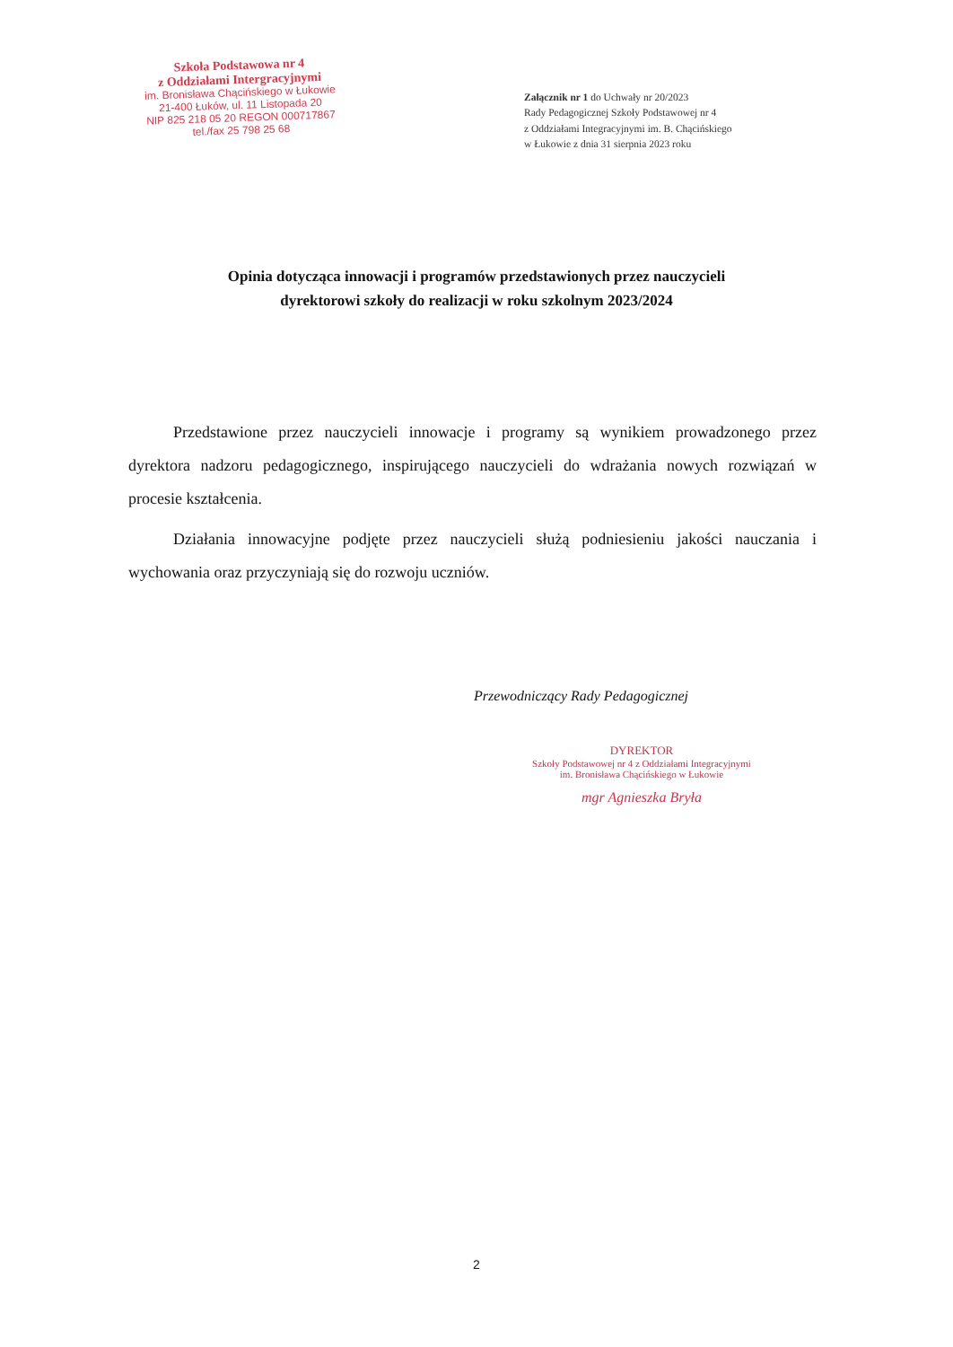Szkoła Podstawowa nr 4
z Oddziałami Intergracyjnymi
im. Bronisława Chącińskiego w Łukowie
21-400 Łuków, ul. 11 Listopada 20
NIP 825 218 05 20 REGON 000717867
tel./fax 25 798 25 68
Załącznik nr 1 do Uchwały nr 20/2023
Rady Pedagogicznej Szkoły Podstawowej nr 4
z Oddziałami Integracyjnymi im. B. Chącińskiego
w Łukowie z dnia 31 sierpnia 2023 roku
Opinia dotycząca innowacji i programów przedstawionych przez nauczycieli
dyrektorowi szkoły do realizacji w roku szkolnym 2023/2024
Przedstawione przez nauczycieli innowacje i programy są wynikiem prowadzonego przez dyrektora nadzoru pedagogicznego, inspirującego nauczycieli do wdrażania nowych rozwiązań w procesie kształcenia.
Działania innowacyjne podjęte przez nauczycieli służą podniesieniu jakości nauczania i wychowania oraz przyczyniają się do rozwoju uczniów.
Przewodniczący Rady Pedagogicznej
DYREKTOR
Szkoły Podstawowej nr 4 z Oddziałami Integracyjnymi
im. Bronisława Chącińskiego w Łukowie
mgr Agnieszka Bryła
2